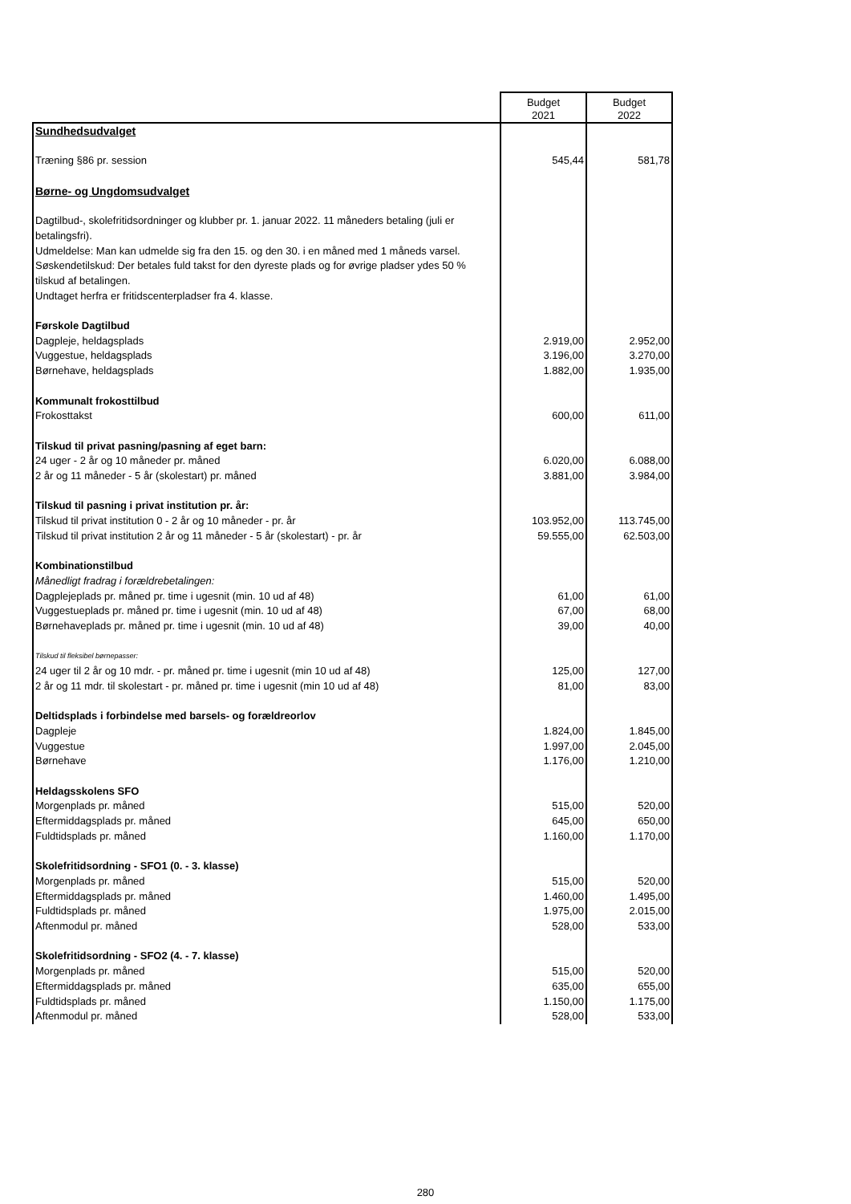| | Budget 2021 | Budget 2022 |
| Sundhedsudvalget | | |
| Træning §86 pr. session | 545,44 | 581,78 |
| Børne- og Ungdomsudvalget | | |
| Dagtilbud-, skolefritidsordninger og klubber pr. 1. januar 2022. 11 måneders betaling (juli er betalingsfri). Udmeldelse: Man kan udmelde sig fra den 15. og den 30. i en måned med 1 måneds varsel. Søskendetilskud: Der betales fuld takst for den dyreste plads og for øvrige pladser ydes 50 % tilskud af betalingen. Undtaget herfra er fritidscenterpladser fra 4. klasse. | | |
| Førskole Dagtilbud | | |
| Dagpleje, heldagsplads | 2.919,00 | 2.952,00 |
| Vuggestue, heldagsplads | 3.196,00 | 3.270,00 |
| Børnehave, heldagsplads | 1.882,00 | 1.935,00 |
| Kommunalt frokosttilbud | | |
| Frokosttakst | 600,00 | 611,00 |
| Tilskud til privat pasning/pasning af eget barn: | | |
| 24 uger - 2 år og 10 måneder pr. måned | 6.020,00 | 6.088,00 |
| 2 år og 11 måneder - 5 år (skolestart) pr. måned | 3.881,00 | 3.984,00 |
| Tilskud til pasning i privat institution pr. år: | | |
| Tilskud til privat institution 0 - 2 år og 10 måneder - pr. år | 103.952,00 | 113.745,00 |
| Tilskud til privat institution 2 år og 11 måneder - 5 år (skolestart) - pr. år | 59.555,00 | 62.503,00 |
| Kombinationstilbud | | |
| Månedligt fradrag i forældrebetalingen: | | |
| Dagplejeplads pr. måned pr. time i ugesnit (min. 10 ud af 48) | 61,00 | 61,00 |
| Vuggestueplads pr. måned pr. time i ugesnit (min. 10 ud af 48) | 67,00 | 68,00 |
| Børnehaveplads pr. måned pr. time i ugesnit (min. 10 ud af 48) | 39,00 | 40,00 |
| Tilskud til fleksibel børnepasser: | | |
| 24 uger til 2 år og 10 mdr. - pr. måned pr. time i ugesnit (min 10 ud af 48) | 125,00 | 127,00 |
| 2 år og 11 mdr. til skolestart - pr. måned pr. time i ugesnit (min 10 ud af 48) | 81,00 | 83,00 |
| Deltidsplads i forbindelse med barsels- og forældreorlov | | |
| Dagpleje | 1.824,00 | 1.845,00 |
| Vuggestue | 1.997,00 | 2.045,00 |
| Børnehave | 1.176,00 | 1.210,00 |
| Heldagsskolens SFO | | |
| Morgenplads pr. måned | 515,00 | 520,00 |
| Eftermiddagsplads pr. måned | 645,00 | 650,00 |
| Fuldtidsplads pr. måned | 1.160,00 | 1.170,00 |
| Skolefritidsordning - SFO1 (0. - 3. klasse) | | |
| Morgenplads pr. måned | 515,00 | 520,00 |
| Eftermiddagsplads pr. måned | 1.460,00 | 1.495,00 |
| Fuldtidsplads pr. måned | 1.975,00 | 2.015,00 |
| Aftenmodul pr. måned | 528,00 | 533,00 |
| Skolefritidsordning - SFO2 (4. - 7. klasse) | | |
| Morgenplads pr. måned | 515,00 | 520,00 |
| Eftermiddagsplads pr. måned | 635,00 | 655,00 |
| Fuldtidsplads pr. måned | 1.150,00 | 1.175,00 |
| Aftenmodul pr. måned | 528,00 | 533,00 |
280